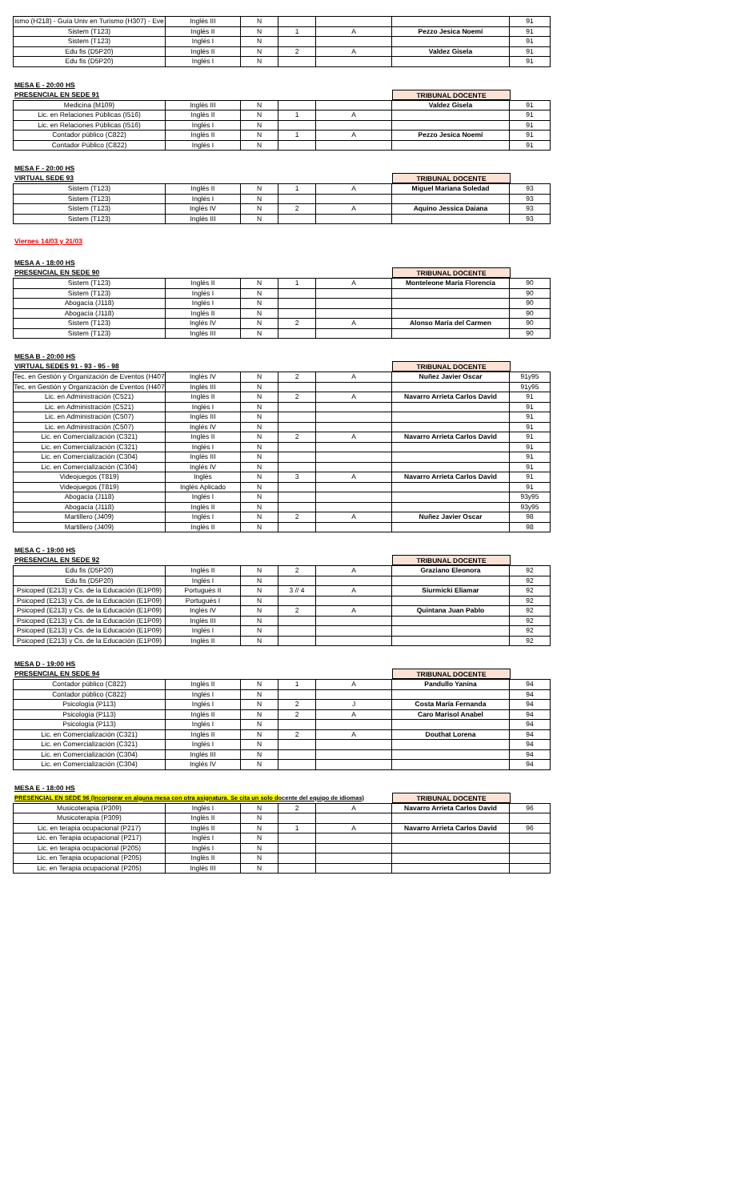| ismo (H218) - Guía Univ en Turismo (H307) - Eve | Inglés III | N | | | | 91 |
| Sistem (T123) | Inglés II | N | 1 | A | Pezzo Jesica Noemí | 91 |
| Sistem (T123) | Inglés I | N | | | | 91 |
| Edu fis (D5P20) | Inglés II | N | 2 | A | Valdez Gisela | 91 |
| Edu fis (D5P20) | Inglés I | N | | | | 91 |
MESA E - 20:00 HS
PRESENCIAL EN SEDE 91 TRIBUNAL DOCENTE
| Medicina (M109) | Inglés III | N | | | Valdez Gisela | 91 |
| Lic. en Relaciones Públicas (I516) | Inglés II | N | 1 | A | | 91 |
| Lic. en Relaciones Públicas (I516) | Inglés I | N | | | | 91 |
| Contador público (C822) | Inglés II | N | 1 | A | Pezzo Jesica Noemí | 91 |
| Contador Público (C822) | Inglés I | N | | | | 91 |
MESA F - 20:00 HS
VIRTUAL SEDE 93 TRIBUNAL DOCENTE
| Sistem (T123) | Inglés II | N | 1 | A | Miguel Mariana Soledad | 93 |
| Sistem (T123) | Inglés I | N | | | | 93 |
| Sistem (T123) | Inglés IV | N | 2 | A | Aquino Jessica Daiana | 93 |
| Sistem (T123) | Inglés III | N | | | | 93 |
Viernes 14/03 y 21/03
MESA A - 18:00 HS
PRESENCIAL EN SEDE 90 TRIBUNAL DOCENTE
| Sistem (T123) | Inglés II | N | 1 | A | Monteleone María Florencia | 90 |
| Sistem (T123) | Inglés I | N | | | | 90 |
| Abogacía (J118) | Inglés I | N | | | | 90 |
| Abogacía (J118) | Inglés II | N | | | | 90 |
| Sistem (T123) | Inglés IV | N | 2 | A | Alonso María del Carmen | 90 |
| Sistem (T123) | Inglés III | N | | | | 90 |
MESA B - 20:00 HS
VIRTUAL SEDES 91 - 93 - 95 - 98 TRIBUNAL DOCENTE
| Tec. en Gestión y Organización de Eventos (H407 | Inglés IV | N | 2 | A | Nuñez Javier Oscar | 91y95 |
| Tec. en Gestión y Organización de Eventos (H407 | Inglés III | N | | | | 91y95 |
| Lic. en Administración (C521) | Inglés II | N | 2 | A | Navarro Arrieta Carlos David | 91 |
| Lic. en Administración (C521) | Inglés I | N | | | | 91 |
| Lic. en Administración (C507) | Inglés III | N | | | | 91 |
| Lic. en Administración (C507) | Inglés IV | N | | | | 91 |
| Lic. en Comercialización (C321) | Inglés II | N | 2 | A | Navarro Arrieta Carlos David | 91 |
| Lic. en Comercialización (C321) | Inglés I | N | | | | 91 |
| Lic. en Comercialización (C304) | Inglés III | N | | | | 91 |
| Lic. en Comercialización (C304) | Inglés IV | N | | | | 91 |
| Videojuegos (T819) | Inglés | N | 3 | A | Navarro Arrieta Carlos David | 91 |
| Videojuegos (T819) | Inglés Aplicado | N | | | | 91 |
| Abogacía (J118) | Inglés I | N | | | | 93y95 |
| Abogacía (J118) | Inglés II | N | | | | 93y95 |
| Martillero (J409) | Inglés I | N | 2 | A | Nuñez Javier Oscar | 98 |
| Martillero (J409) | Inglés II | N | | | | 98 |
MESA C - 19:00 HS
PRESENCIAL EN SEDE 92 TRIBUNAL DOCENTE
| Edu fis (D5P20) | Inglés II | N | 2 | A | Graziano Eleonora | 92 |
| Edu fis (D5P20) | Inglés I | N | | | | 92 |
| Psicoped (E213) y Cs. de la Educación (E1P09) | Portugués II | N | 3 // 4 | A | Siurmicki Eliamar | 92 |
| Psicoped (E213) y Cs. de la Educación (E1P09) | Portugués I | N | | | | 92 |
| Psicoped (E213) y Cs. de la Educación (E1P09) | Inglés IV | N | 2 | A | Quintana Juan Pablo | 92 |
| Psicoped (E213) y Cs. de la Educación (E1P09) | Inglés III | N | | | | 92 |
| Psicoped (E213) y Cs. de la Educación (E1P09) | Inglés I | N | | | | 92 |
| Psicoped (E213) y Cs. de la Educación (E1P09) | Inglés II | N | | | | 92 |
MESA D - 19:00 HS
PRESENCIAL EN SEDE 94 TRIBUNAL DOCENTE
| Contador público (C822) | Inglés II | N | 1 | A | Pandullo Yanina | 94 |
| Contador público (C822) | Inglés I | N | | | | 94 |
| Psicología (P113) | Inglés I | N | 2 | J | Costa María Fernanda | 94 |
| Psicología (P113) | Inglés II | N | 2 | A | Caro Marisol Anabel | 94 |
| Psicología (P113) | Inglés I | N | | | | 94 |
| Lic. en Comercialización (C321) | Inglés II | N | 2 | A | Douthat Lorena | 94 |
| Lic. en Comercialización (C321) | Inglés I | N | | | | 94 |
| Lic. en Comercialización (C304) | Inglés III | N | | | | 94 |
| Lic. en Comercialización (C304) | Inglés IV | N | | | | 94 |
MESA E - 18:00 HS
PRESENCIAL EN SEDE 96 (Incorporar en alguna mesa con otra asignatura. Se cita un solo docente del equipo de idiomas)
TRIBUNAL DOCENTE
| Musicoterapia (P309) | Inglés I | N | 2 | A | Navarro Arrieta Carlos David | 96 |
| Musicoterapia (P309) | Inglés II | N | | | | |
| Lic. en terapia ocupacional (P217) | Inglés II | N | 1 | A | Navarro Arrieta Carlos David | 96 |
| Lic. en Terapia ocupacional (P217) | Inglés I | N | | | | |
| Lic. en terapia ocupacional (P205) | Inglés I | N | | | | |
| Lic. en Terapia ocupacional (P205) | Inglés II | N | | | | |
| Lic. en Terapia ocupacional (P205) | Inglés III | N | | | | |